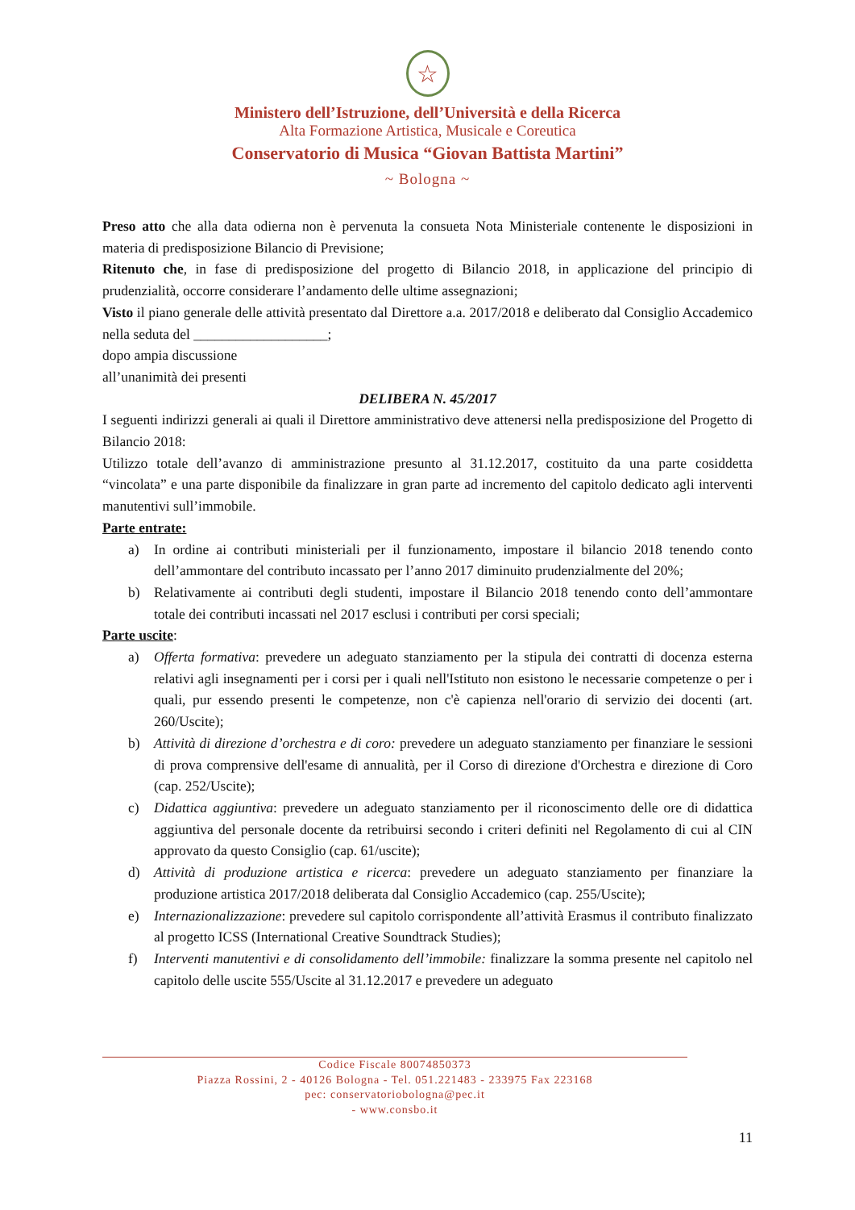☆
Ministero dell’Istruzione, dell’Università e della Ricerca
Alta Formazione Artistica, Musicale e Coreutica
Conservatorio di Musica “Giovan Battista Martini”
~ Bologna ~
Preso atto che alla data odierna non è pervenuta la consueta Nota Ministeriale contenente le disposizioni in materia di predisposizione Bilancio di Previsione;
Ritenuto che, in fase di predisposizione del progetto di Bilancio 2018, in applicazione del principio di prudenzialità, occorre considerare l’andamento delle ultime assegnazioni;
Visto il piano generale delle attività presentato dal Direttore a.a. 2017/2018 e deliberato dal Consiglio Accademico nella seduta del ___________________;
dopo ampia discussione
all’unanimità dei presenti
DELIBERA N. 45/2017
I seguenti indirizzi generali ai quali il Direttore amministrativo deve attenersi nella predisposizione del Progetto di Bilancio 2018:
Utilizzo totale dell’avanzo di amministrazione presunto al 31.12.2017, costituito da una parte cosiddetta “vincolata” e una parte disponibile da finalizzare in gran parte ad incremento del capitolo dedicato agli interventi manutentivi sull’immobile.
Parte entrate:
a) In ordine ai contributi ministeriali per il funzionamento, impostare il bilancio 2018 tenendo conto dell’ammontare del contributo incassato per l’anno 2017 diminuito prudenzialmente del 20%;
b) Relativamente ai contributi degli studenti, impostare il Bilancio 2018 tenendo conto dell’ammontare totale dei contributi incassati nel 2017 esclusi i contributi per corsi speciali;
Parte uscite:
a) Offerta formativa: prevedere un adeguato stanziamento per la stipula dei contratti di docenza esterna relativi agli insegnamenti per i corsi per i quali nell'Istituto non esistono le necessarie competenze o per i quali, pur essendo presenti le competenze, non c'è capienza nell'orario di servizio dei docenti (art. 260/Uscite);
b) Attività di direzione d’orchestra e di coro: prevedere un adeguato stanziamento per finanziare le sessioni di prova comprensive dell'esame di annualità, per il Corso di direzione d'Orchestra e direzione di Coro (cap. 252/Uscite);
c) Didattica aggiuntiva: prevedere un adeguato stanziamento per il riconoscimento delle ore di didattica aggiuntiva del personale docente da retribuirsi secondo i criteri definiti nel Regolamento di cui al CIN approvato da questo Consiglio (cap. 61/uscite);
d) Attività di produzione artistica e ricerca: prevedere un adeguato stanziamento per finanziare la produzione artistica 2017/2018 deliberata dal Consiglio Accademico (cap. 255/Uscite);
e) Internazionalizzazione: prevedere sul capitolo corrispondente all’attività Erasmus il contributo finalizzato al progetto ICSS (International Creative Soundtrack Studies);
f) Interventi manutentivi e di consolidamento dell’immobile: finalizzare la somma presente nel capitolo nel capitolo delle uscite 555/Uscite al 31.12.2017 e prevedere un adeguato
Codice Fiscale 80074850373
Piazza Rossini, 2 - 40126 Bologna - Tel. 051.221483 - 233975 Fax 223168
pec: conservatoriobologna@pec.it
- www.consbo.it
11